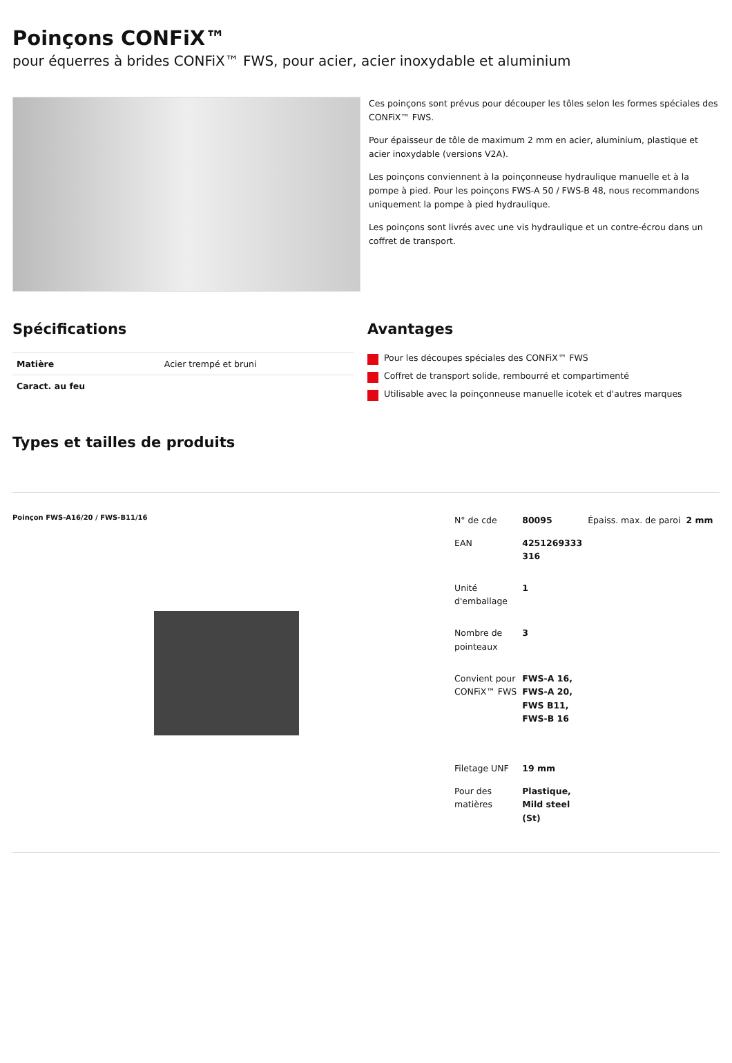Poinçons CONFiX™
pour équerres à brides CONFiX™ FWS, pour acier, acier inoxydable et aluminium
Ces poinçons sont prévus pour découper les tôles selon les formes spéciales des CONFiX™ FWS.
Pour épaisseur de tôle de maximum 2 mm en acier, aluminium, plastique et acier inoxydable (versions V2A).
Les poinçons conviennent à la poinçonneuse hydraulique manuelle et à la pompe à pied. Pour les poinçons FWS-A 50 / FWS-B 48, nous recommandons uniquement la pompe à pied hydraulique.
Les poinçons sont livrés avec une vis hydraulique et un contre-écrou dans un coffret de transport.
Spécifications
| Matière | Acier trempé et bruni |
| Caract. au feu | |
Avantages
Pour les découpes spéciales des CONFiX™ FWS
Coffret de transport solide, rembourré et compartimenté
Utilisable avec la poinçonneuse manuelle icotek et d'autres marques
Types et tailles de produits
Poinçon FWS-A16/20 / FWS-B11/16
| N° de cde | 80095 | Épaiss. max. de paroi | 2 mm |
| EAN | 4251269333 316 | | |
| Unité d'emballage | 1 | | |
| Nombre de pointeaux | 3 | | |
| Convient pour CONFiX™ FWS | FWS-A 16, FWS-A 20, FWS B11, FWS-B 16 | | |
| Filetage UNF | 19 mm | | |
| Pour des matières | Plastique, Mild steel (St) | | |